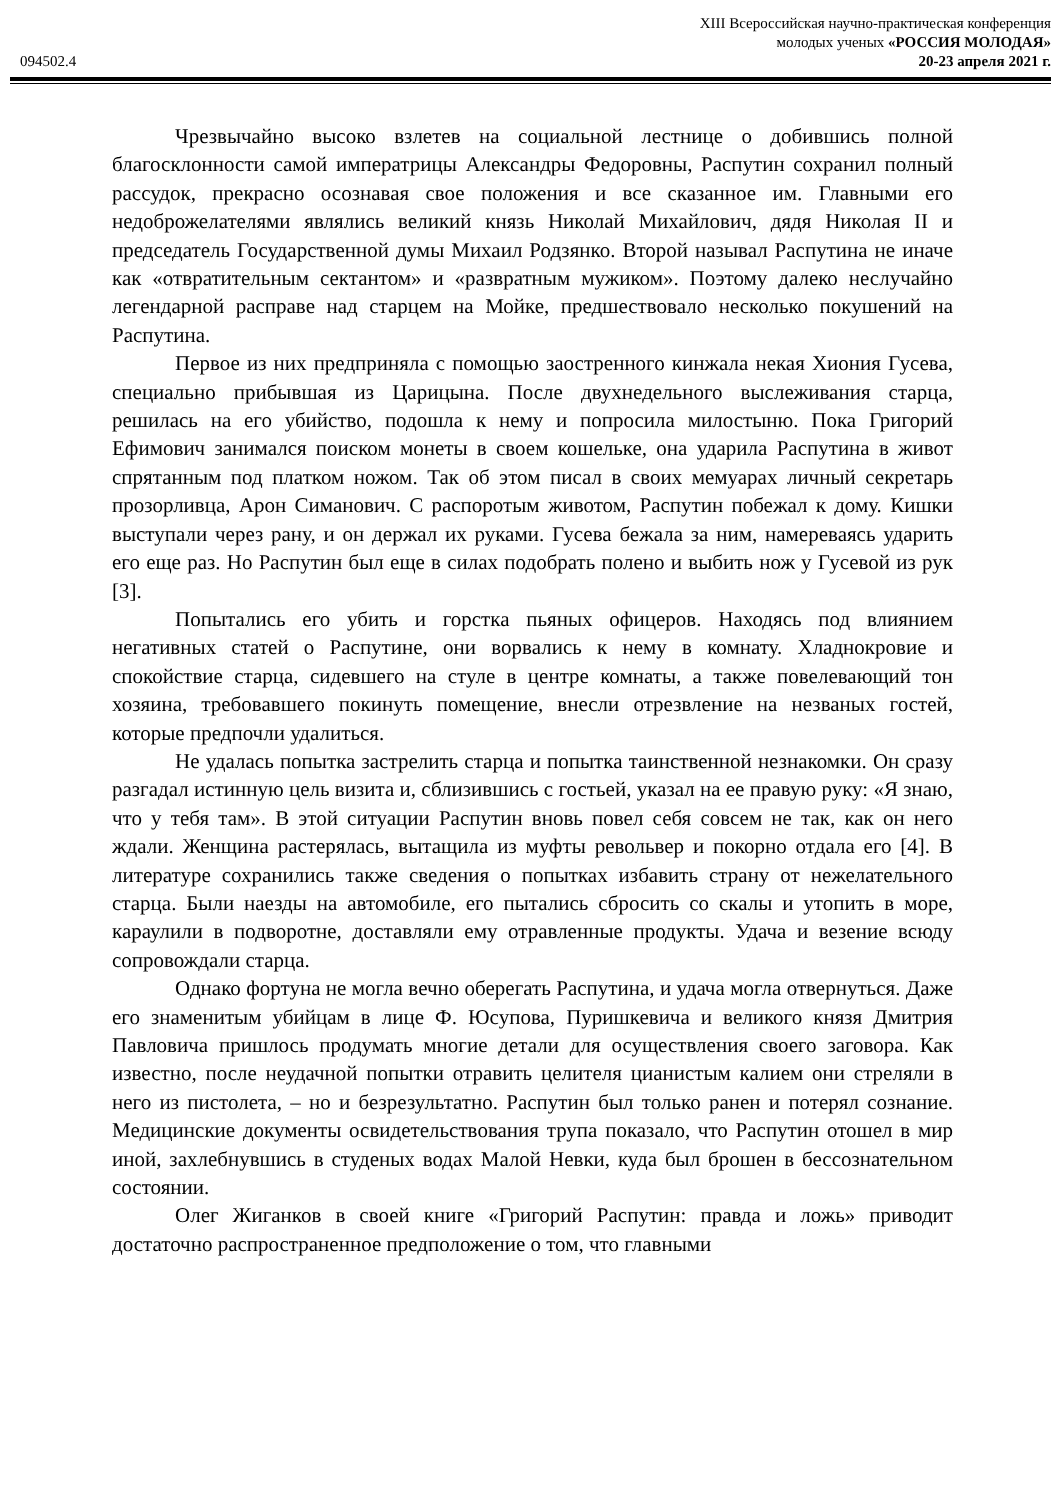XIII Всероссийская научно-практическая конференция
молодых ученых «РОССИЯ МОЛОДАЯ»
094502.4 20-23 апреля 2021 г.
Чрезвычайно высоко взлетев на социальной лестнице о добившись полной благосклонности самой императрицы Александры Федоровны, Распутин сохранил полный рассудок, прекрасно осознавая свое положения и все сказанное им. Главными его недоброжелателями являлись великий князь Николай Михайлович, дядя Николая II и председатель Государственной думы Михаил Родзянко. Второй называл Распутина не иначе как «отвратительным сектантом» и «развратным мужиком». Поэтому далеко неслучайно легендарной расправе над старцем на Мойке, предшествовало несколько покушений на Распутина.
Первое из них предприняла с помощью заостренного кинжала некая Хиония Гусева, специально прибывшая из Царицына. После двухнедельного выслеживания старца, решилась на его убийство, подошла к нему и попросила милостыню. Пока Григорий Ефимович занимался поиском монеты в своем кошельке, она ударила Распутина в живот спрятанным под платком ножом. Так об этом писал в своих мемуарах личный секретарь прозорливца, Арон Симанович. С распоротым животом, Распутин побежал к дому. Кишки выступали через рану, и он держал их руками. Гусева бежала за ним, намереваясь ударить его еще раз. Но Распутин был еще в силах подобрать полено и выбить нож у Гусевой из рук [3].
Попытались его убить и горстка пьяных офицеров. Находясь под влиянием негативных статей о Распутине, они ворвались к нему в комнату. Хладнокровие и спокойствие старца, сидевшего на стуле в центре комнаты, а также повелевающий тон хозяина, требовавшего покинуть помещение, внесли отрезвление на незваных гостей, которые предпочли удалиться.
Не удалась попытка застрелить старца и попытка таинственной незнакомки. Он сразу разгадал истинную цель визита и, сблизившись с гостьей, указал на ее правую руку: «Я знаю, что у тебя там». В этой ситуации Распутин вновь повел себя совсем не так, как он него ждали. Женщина растерялась, вытащила из муфты револьвер и покорно отдала его [4]. В литературе сохранились также сведения о попытках избавить страну от нежелательного старца. Были наезды на автомобиле, его пытались сбросить со скалы и утопить в море, караулили в подворотне, доставляли ему отравленные продукты. Удача и везение всюду сопровождали старца.
Однако фортуна не могла вечно оберегать Распутина, и удача могла отвернуться. Даже его знаменитым убийцам в лице Ф. Юсупова, Пуришкевича и великого князя Дмитрия Павловича пришлось продумать многие детали для осуществления своего заговора. Как известно, после неудачной попытки отравить целителя цианистым калием они стреляли в него из пистолета, – но и безрезультатно. Распутин был только ранен и потерял сознание. Медицинские документы освидетельствования трупа показало, что Распутин отошел в мир иной, захлебнувшись в студеных водах Малой Невки, куда был брошен в бессознательном состоянии.
Олег Жиганков в своей книге «Григорий Распутин: правда и ложь» приводит достаточно распространенное предположение о том, что главными